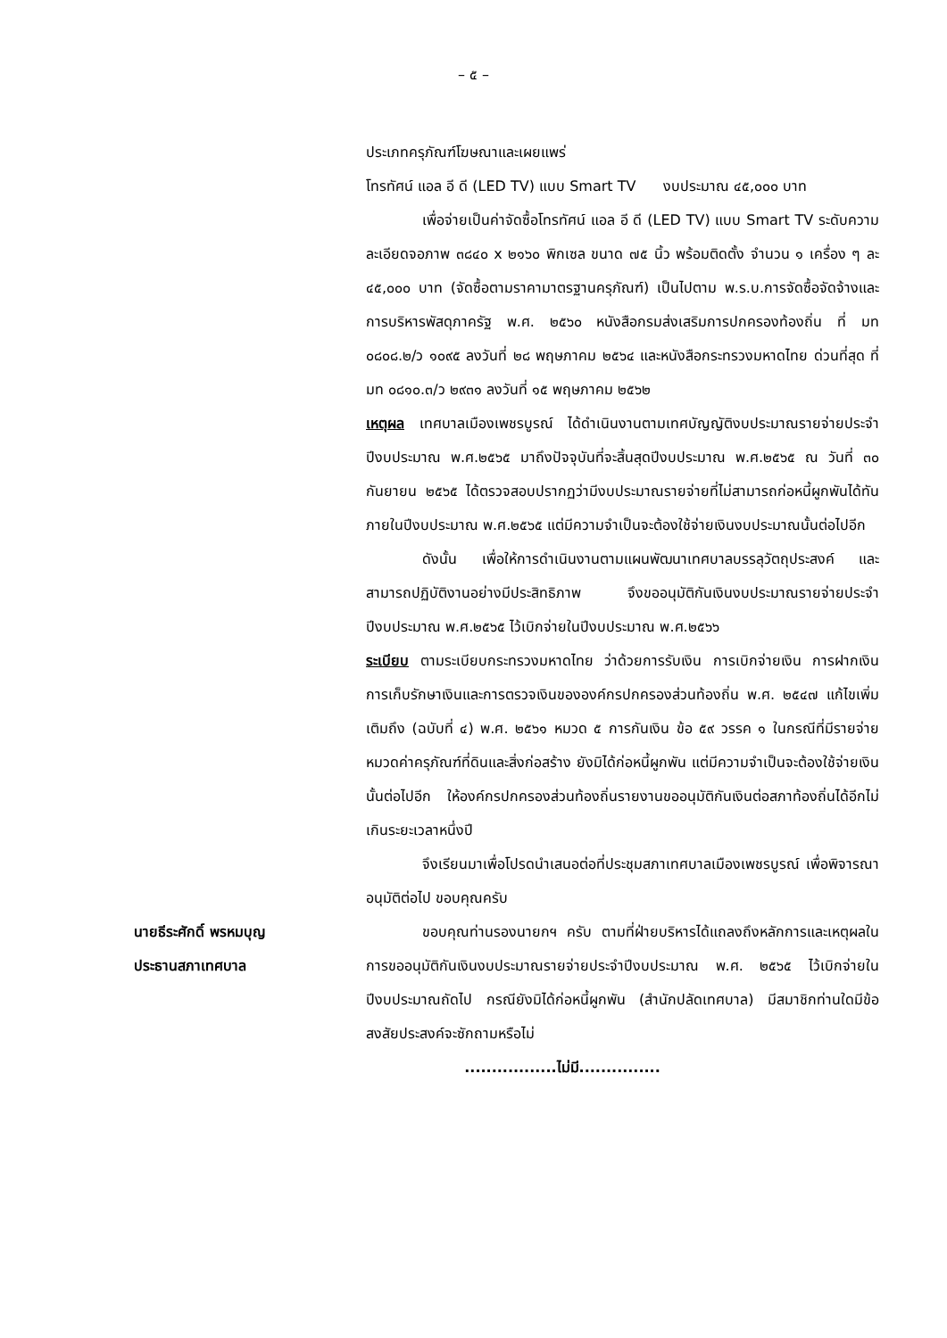– ๕ –
ประเภทครุภัณฑ์โฆษณาและเผยแพร่
โทรทัศน์ แอล อี ดี (LED TV) แบบ Smart TV งบประมาณ ๔๕,๐๐๐ บาท
เพื่อจ่ายเป็นค่าจัดซื้อโทรทัศน์ แอล อี ดี (LED TV) แบบ Smart TV ระดับความละเอียดจอภาพ ๓๘๔๐ x ๒๑๖๐ พิกเซล ขนาด ๗๕ นิ้ว พร้อมติดตั้ง จำนวน ๑ เครื่อง ๆ ละ ๔๕,๐๐๐ บาท (จัดซื้อตามราคามาตรฐานครุภัณฑ์) เป็นไปตาม พ.ร.บ.การจัดซื้อจัดจ้างและการบริหารพัสดุภาครัฐ พ.ศ. ๒๕๖๐ หนังสือกรมส่งเสริมการปกครองท้องถิ่น ที่ มท ๐๘๐๘.๒/ว ๑๐๙๕ ลงวันที่ ๒๘ พฤษภาคม ๒๕๖๔ และหนังสือกระทรวงมหาดไทย ด่วนที่สุด ที่ มท ๐๘๑๐.๓/ว ๒๙๓๑ ลงวันที่ ๑๕ พฤษภาคม ๒๕๖๒
เหตุผล เทศบาลเมืองเพชรบูรณ์ ได้ดำเนินงานตามเทศบัญญัติงบประมาณรายจ่ายประจำปีงบประมาณ พ.ศ.๒๕๖๕ มาถึงปัจจุบันที่จะสิ้นสุดปีงบประมาณ พ.ศ.๒๕๖๕ ณ วันที่ ๓๐ กันยายน ๒๕๖๕ ได้ตรวจสอบปรากฏว่ามีงบประมาณรายจ่ายที่ไม่สามารถก่อหนี้ผูกพันได้ทันภายในปีงบประมาณ พ.ศ.๒๕๖๕ แต่มีความจำเป็นจะต้องใช้จ่ายเงินงบประมาณนั้นต่อไปอีก
ดังนั้น เพื่อให้การดำเนินงานตามแผนพัฒนาเทศบาลบรรลุวัตถุประสงค์ และสามารถปฏิบัติงานอย่างมีประสิทธิภาพ จึงขออนุมัติกันเงินงบประมาณรายจ่ายประจำปีงบประมาณ พ.ศ.๒๕๖๕ ไว้เบิกจ่ายในปีงบประมาณ พ.ศ.๒๕๖๖
ระเบียบ ตามระเบียบกระทรวงมหาดไทย ว่าด้วยการรับเงิน การเบิกจ่ายเงิน การฝากเงิน การเก็บรักษาเงินและการตรวจเงินขององค์กรปกครองส่วนท้องถิ่น พ.ศ. ๒๕๔๗ แก้ไขเพิ่มเติมถึง (ฉบับที่ ๔) พ.ศ. ๒๕๖๑ หมวด ๕ การกันเงิน ข้อ ๕๙ วรรค ๑ ในกรณีที่มีรายจ่ายหมวดค่าครุภัณฑ์ที่ดินและสิ่งก่อสร้าง ยังมิได้ก่อหนี้ผูกพัน แต่มีความจำเป็นจะต้องใช้จ่ายเงินนั้นต่อไปอีก ให้องค์กรปกครองส่วนท้องถิ่นรายงานขออนุมัติกันเงินต่อสภาท้องถิ่นได้อีกไม่เกินระยะเวลาหนึ่งปี
จึงเรียนมาเพื่อโปรดนำเสนอต่อที่ประชุมสภาเทศบาลเมืองเพชรบูรณ์ เพื่อพิจารณาอนุมัติต่อไป ขอบคุณครับ
นายธีระศักดิ์ พรหมบุญ
ประธานสภาเทศบาล
ขอบคุณท่านรองนายกฯ ครับ ตามที่ฝ่ายบริหารได้แถลงถึงหลักการและเหตุผลในการขออนุมัติกันเงินงบประมาณรายจ่ายประจำปีงบประมาณ พ.ศ. ๒๕๖๕ ไว้เบิกจ่ายในปีงบประมาณถัดไป กรณียังมิได้ก่อหนี้ผูกพัน (สำนักปลัดเทศบาล) มีสมาชิกท่านใดมีข้อสงสัยประสงค์จะซักถามหรือไม่
.................ไม่มี...............